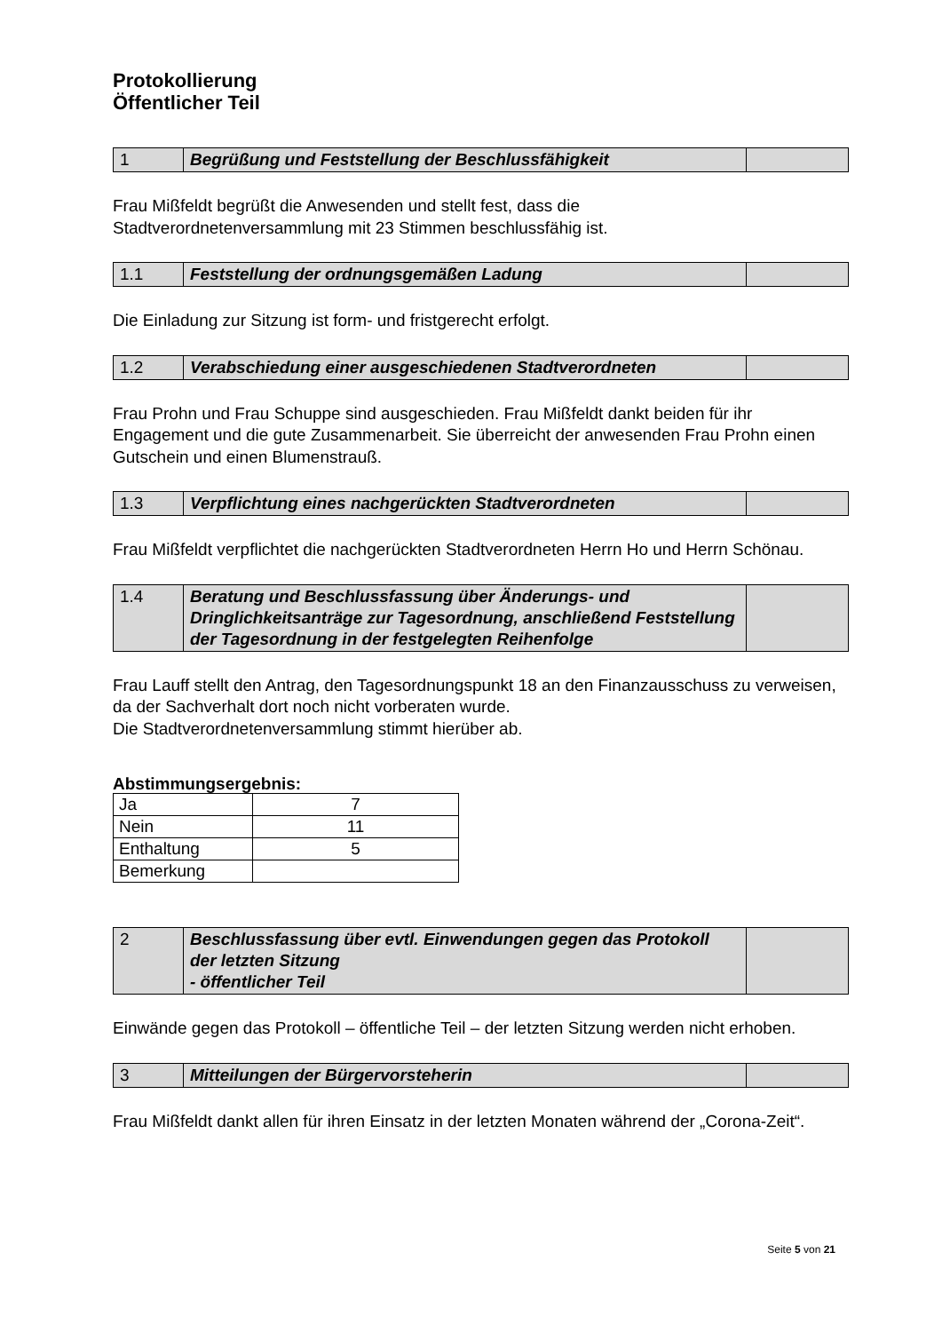Protokollierung
Öffentlicher Teil
| 1 | Begrüßung und Feststellung der Beschlussfähigkeit | |
Frau Mißfeldt begrüßt die Anwesenden und stellt fest, dass die
Stadtverordnetenversammlung mit 23 Stimmen beschlussfähig ist.
| 1.1 | Feststellung der ordnungsgemäßen Ladung | |
Die Einladung zur Sitzung ist form- und fristgerecht erfolgt.
| 1.2 | Verabschiedung einer ausgeschiedenen Stadtverordneten | |
Frau Prohn und Frau Schuppe sind ausgeschieden. Frau Mißfeldt dankt beiden für ihr Engagement und die gute Zusammenarbeit. Sie überreicht der anwesenden Frau Prohn einen Gutschein und einen Blumenstrauß.
| 1.3 | Verpflichtung eines nachgerückten Stadtverordneten | |
Frau Mißfeldt verpflichtet die nachgerückten Stadtverordneten Herrn Ho und Herrn Schönau.
| 1.4 | Beratung und Beschlussfassung über Änderungs- und Dringlichkeitsanträge zur Tagesordnung, anschließend Feststellung der Tagesordnung in der festgelegten Reihenfolge | |
Frau Lauff stellt den Antrag, den Tagesordnungspunkt 18 an den Finanzausschuss zu verweisen, da der Sachverhalt dort noch nicht vorberaten wurde.
Die Stadtverordnetenversammlung stimmt hierüber ab.
Abstimmungsergebnis:
| Ja | 7 |
| Nein | 11 |
| Enthaltung | 5 |
| Bemerkung | |
| 2 | Beschlussfassung über evtl. Einwendungen gegen das Protokoll der letzten Sitzung - öffentlicher Teil | |
Einwände gegen das Protokoll – öffentliche Teil – der letzten Sitzung werden nicht erhoben.
| 3 | Mitteilungen der Bürgervorsteherin | |
Frau Mißfeldt dankt allen für ihren Einsatz in der letzten Monaten während der „Corona-Zeit“.
Seite 5 von 21